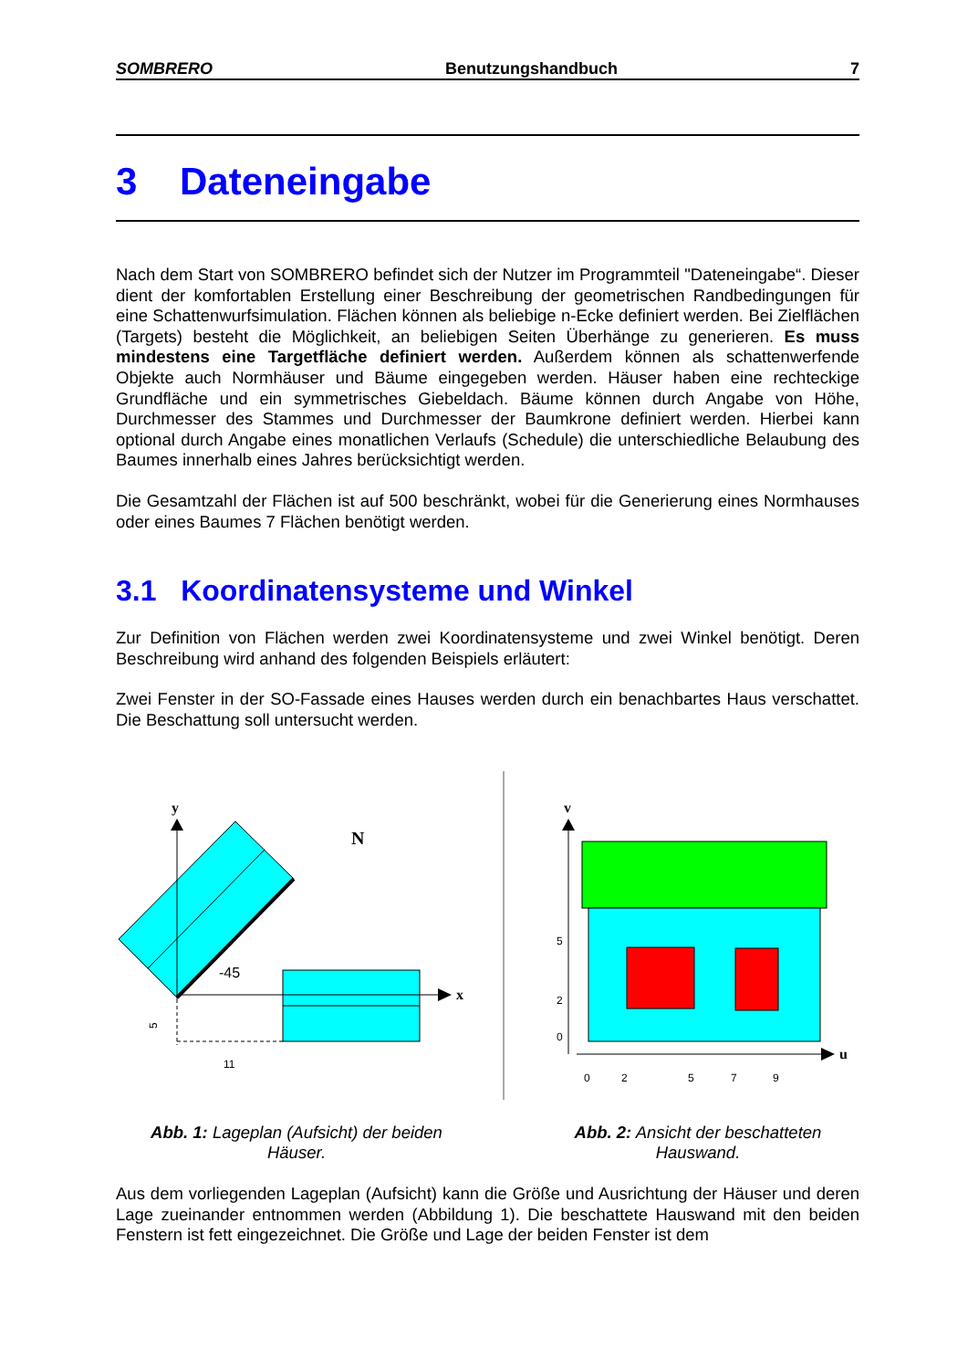SOMBRERO Benutzungshandbuch 7
3 Dateneingabe
Nach dem Start von SOMBRERO befindet sich der Nutzer im Programmteil "Dateneingabe“. Dieser dient der komfortablen Erstellung einer Beschreibung der geometrischen Randbedingungen für eine Schattenwurfsimulation. Flächen können als beliebige n-Ecke definiert werden. Bei Zielflächen (Targets) besteht die Möglichkeit, an beliebigen Seiten Überhänge zu generieren. Es muss mindestens eine Targetfläche definiert werden. Außerdem können als schattenwerfende Objekte auch Normhäuser und Bäume eingegeben werden. Häuser haben eine rechteckige Grundfläche und ein symmetrisches Giebeldach. Bäume können durch Angabe von Höhe, Durchmesser des Stammes und Durchmesser der Baumkrone definiert werden. Hierbei kann optional durch Angabe eines monatlichen Verlaufs (Schedule) die unterschiedliche Belaubung des Baumes innerhalb eines Jahres berücksichtigt werden.
Die Gesamtzahl der Flächen ist auf 500 beschränkt, wobei für die Generierung eines Normhauses oder eines Baumes 7 Flächen benötigt werden.
3.1 Koordinatensysteme und Winkel
Zur Definition von Flächen werden zwei Koordinatensysteme und zwei Winkel benötigt. Deren Beschreibung wird anhand des folgenden Beispiels erläutert:
Zwei Fenster in der SO-Fassade eines Hauses werden durch ein benachbartes Haus verschattet. Die Beschattung soll untersucht werden.
y
x
-45
N
11
5
v
u
0
2
5
7
9
0
2
5
Abb. 1: Lageplan (Aufsicht) der beiden Häuser.
Abb. 2: Ansicht der beschatteten Hauswand.
Aus dem vorliegenden Lageplan (Aufsicht) kann die Größe und Ausrichtung der Häuser und deren Lage zueinander entnommen werden (Abbildung 1). Die beschattete Hauswand mit den beiden Fenstern ist fett eingezeichnet. Die Größe und Lage der beiden Fenster ist dem